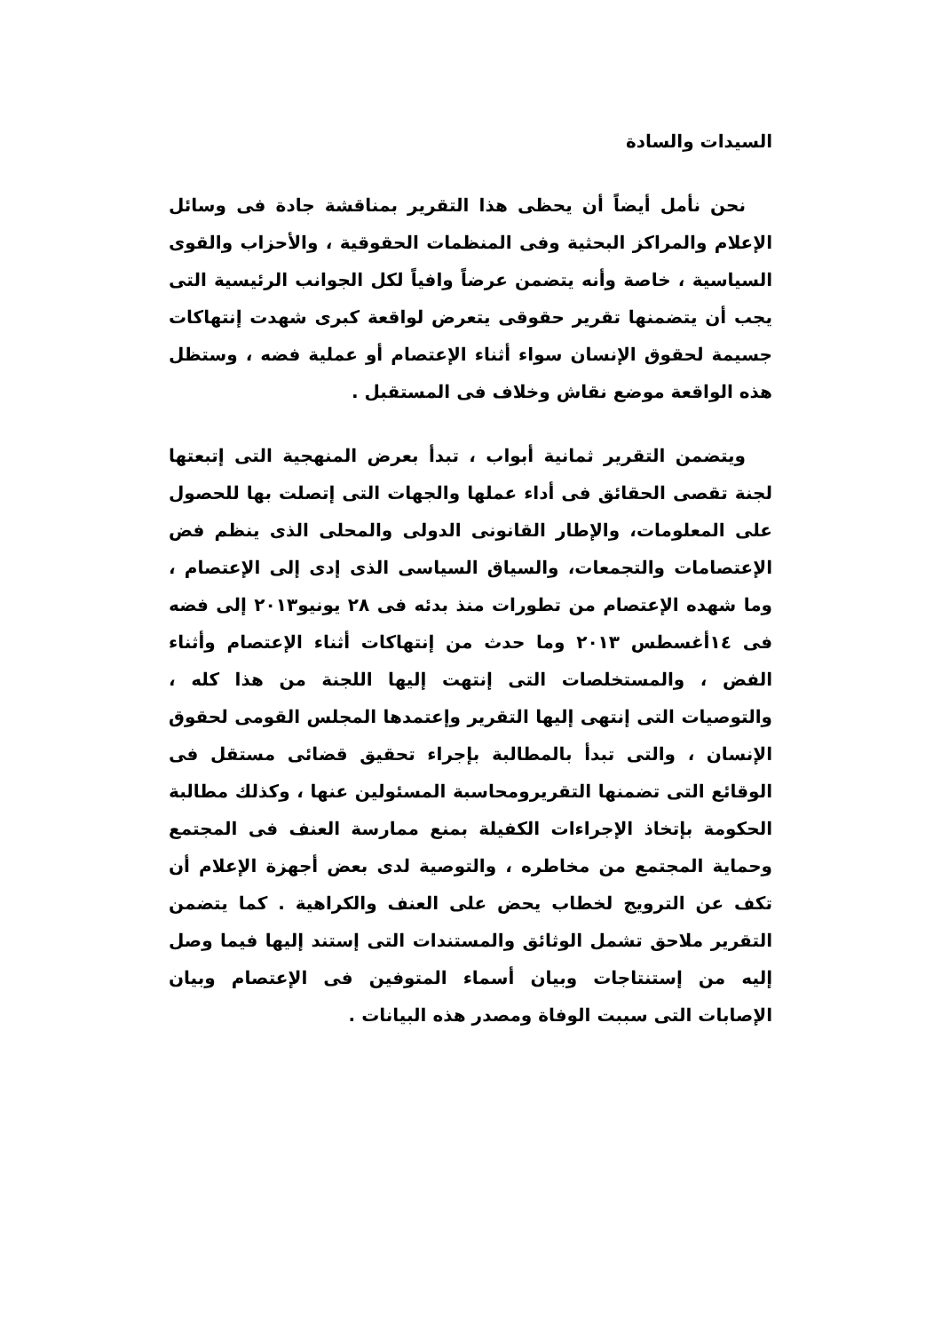السيدات والسادة
نحن نأمل أيضاً أن يحظى هذا التقرير بمناقشة جادة فى وسائل الإعلام والمراكز البحثية وفى المنظمات الحقوقية ، والأحزاب والقوى السياسية ، خاصة وأنه يتضمن عرضاً وافياً لكل الجوانب الرئيسية التى يجب أن يتضمنها تقرير حقوقى يتعرض لواقعة كبرى شهدت إنتهاكات جسيمة لحقوق الإنسان سواء أثناء الإعتصام أو عملية فضه ، وستظل هذه الواقعة موضع نقاش وخلاف فى المستقبل .
ويتضمن التقرير ثمانية أبواب ، تبدأ بعرض المنهجية التى إتبعتها لجنة تقصى الحقائق فى أداء عملها والجهات التى إتصلت بها للحصول على المعلومات، والإطار القانونى الدولى والمحلى الذى ينظم فض الإعتصامات والتجمعات، والسياق السياسى الذى إدى إلى الإعتصام ، وما شهده الإعتصام من تطورات منذ بدئه فى ٢٨ يونيو٢٠١٣ إلى فضه فى ١٤أغسطس ٢٠١٣ وما حدث من إنتهاكات أثناء الإعتصام وأثناء الفض ، والمستخلصات التى إنتهت إليها اللجنة من هذا كله ، والتوصيات التى إنتهى إليها التقرير وإعتمدها المجلس القومى لحقوق الإنسان ، والتى تبدأ بالمطالبة بإجراء تحقيق قضائى مستقل فى الوقائع التى تضمنها التقريرومحاسبة المسئولين عنها ، وكذلك مطالبة الحكومة بإتخاذ الإجراءات الكفيلة بمنع ممارسة العنف فى المجتمع وحماية المجتمع من مخاطره ، والتوصية لدى بعض أجهزة الإعلام أن تكف عن الترويج لخطاب يحض على العنف والكراهية . كما يتضمن التقرير ملاحق تشمل الوثائق والمستندات التى إستند إليها فيما وصل إليه من إستنتاجات وبيان أسماء المتوفين فى الإعتصام وبيان الإصابات التى سببت الوفاة ومصدر هذه البيانات .